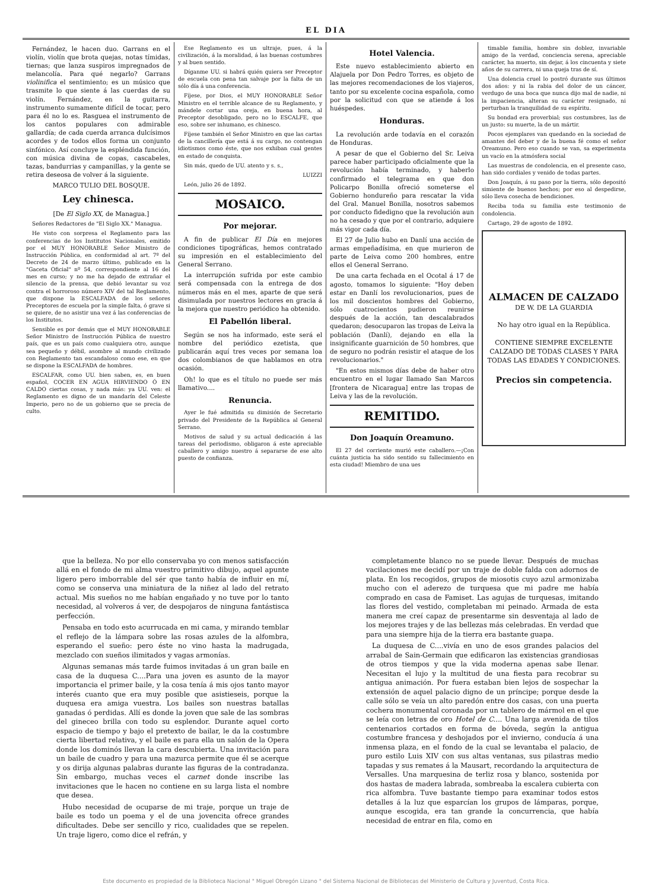EL DIA
Fernández, le hacen duo. Garrans en el violín, violín que brota quejas, notas tímidas, tiernas; que lanza suspiros impregnados de melancolía. Para qué negarlo? Garrans violinifica el sentimiento; es un músico que trasmite lo que siente á las cuerdas de su violín. Fernández, en la guitarra, instrumento sumamente difícil de tocar, pero para él no lo es. Rasguea el instrumento de los cantos populares con admirable gallardía; de cada cuerda arranca dulcísimos acordes y de todos ellos forma un conjunto sinfónico. Así concluye la espléndida función, con música divina de copas, cascabeles, tazas, bandurrias y campanillas, y la gente se retira deseosa de volver á la siguiente.
MARCO TULIO DEL BOSQUE.
Ley chinesca.
[De El Siglo XX, de Managua.]
Señores Redactores de "El Siglo XX." Managua.
He visto con sorpresa el Reglamento para las conferencias de los Institutos Nacionales, emitido por el MUY HONORABLE Señor Ministro de Instrucción Pública, en conformidad al art. 7º del Decreto de 24 de marzo último, publicado en la "Gaceta Oficial" nº 54, correspondiente al 16 del mes en curso; y no me ha dejado de extrañar el silencio de la prensa, que debió levantar su voz contra el horroroso número XIV del tal Reglamento, que dispone la ESCALFADA de los señores Preceptores de escuela por la simple falta, ó grave si se quiere, de no asistir una vez á las conferencias de los Institutos.
Sensible es por demás que el MUY HONORABLE Señor Ministro de Instrucción Pública de nuestro país, que es un país como cualquiera otro, aunque sea pequeño y débil, asombre al mundo civilizado con Reglamento tan escandaloso como ese, en que se dispone la ESCALFADA de hombres.
ESCALFAR, como UU. bien saben, es, en buen español, COCER EN AGUA HIRVIENDO Ó EN CALDO ciertas cosas, y nada más: ya UU. ven: el Reglamento es digno de un mandarín del Celeste Imperio, pero no de un gobierno que se precia de culto.
Ese Reglamento es un ultraje, pues, á la civilización, á la moralidad, á las buenas costumbres y al buen sentido.
Díganme UU. si habrá quién quiera ser Preceptor de escuela con pena tan salvaje por la falta de un sólo día á una conferencia.
Fíjese, por Dios, el MUY HONORABLE Señor Ministro en el terrible alcance de su Reglamento, y mándele cortar una oreja, en buena hora, al Preceptor desobligado, pero no lo ESCALFE, que eso, sobre ser inhumano, es chinesco.
Fíjese también el Señor Ministro en que las cartas de la cancillería que está á su cargo, no contengan idiotismos como éste, que nos exhiban cual gentes en estado de conquista.
Sin más, quedo de UU. atento y s. s.,
LUIZZI
León, julio 26 de 1892.
MOSAICO.
Por mejorar.
A fin de publicar El Día en mejores condiciones tipográficas, hemos contratado su impresión en el establecimiento del General Serrano.
La interrupción sufrida por este cambio será compensada con la entrega de dos números más en el mes, aparte de que será disimulada por nuestros lectores en gracia á la mejora que nuestro periódico ha obtenido.
El Pabellón liberal.
Según se nos ha informado, este será el nombre del periódico ezetista, que publicarán aquí tres veces por semana loa dos colombianos de que hablamos en otra ocasión.
Oh! lo que es el título no puede ser más llamativo....
Renuncia.
Ayer le fué admitida su dimisión de Secretario privado del Presidente de la República al General Serrano.
Motivos de salud y su actual dedicación á las tareas del periodismo, obligaron á este apreciable caballero y amigo nuestro á separarse de ese alto puesto de confianza.
Hotel Valencia.
Este nuevo establecimiento abierto en Alajuela por Don Pedro Torres, es objeto de las mejores recomendaciones de los viajeros, tanto por su excelente cocina española, como por la solicitud con que se atiende á los huéspedes.
Honduras.
La revolución arde todavía en el corazón de Honduras.
A pesar de que el Gobierno del Sr. Leiva parece haber participado oficialmente que la revolución había terminado, y haberlo confirmado el telegrama en que don Policarpo Bonilla ofreció someterse el Gobierno hondureño para rescatar la vida del Gral. Manuel Bonilla, nosotros sabemos por conducto fidedigno que la revolución aun no ha cesado y que por el contrario, adquiere más vigor cada día.
El 27 de Julio hubo en Danlí una acción de armas empeñadísima, en que murieron de parte de Leiva como 200 hombres, entre ellos el General Serrano.
De una carta fechada en el Ocotal á 17 de agosto, tomamos lo siguiente: "Hoy deben estar en Danlí los revolucionarios, pues de los mil doscientos hombres del Gobierno, sólo cuatrocientos pudieron reunirse después de la acción, tan descalabrados quedaron; desocuparon las tropas de Leiva la población (Danlí), dejando en ella la insignificante guarnición de 50 hombres, que de seguro no podrán resistir el ataque de los revolucionarios."
"En estos mismos días debe de haber otro encuentro en el lugar llamado San Marcos [frontera de Nicaragua] entre las tropas de Leiva y las de la revolución.
REMITIDO.
Don Joaquín Oreamuno.
El 27 del corriente murió este caballero.—¡Con cuánta justicia ha sido sentido su fallecimiento en esta ciudad! Miembro de una ues
timable familia, hombre sin doblez, invariable amigo de la verdad, conciencia serena, apreciable carácter, ha muerto, sin dejar, á los cincuenta y siete años de su carrera, ni una queja tras de sí.
Una dolencia cruel lo postró durante sus últimos dos años: y ni la rabia del dolor de un cáncer, verdugo de una boca que nunca dijo mal de nadie, ni la impaciencia, alteran su carácter resignado, ni perturban la tranquilidad de su espíritu.
Su bondad era proverbial; sus costumbres, las de un justo: su muerte, la de un mártir.
Pocos ejemplares van quedando en la sociedad de amantes del deber y de la buena fé como el señor Oreamuno. Pero eso cuando se van, sa experimenta un vacío en la atmósfera social
Las muestras de condolencia, en el presente caso, han sido cordiales y venido de todas partes.
Don Joaquín, á su paso por la tierra, sólo depositó simiente de buenos hechos; por eso al despedirse, sólo lleva cosecha de bendiciones.
Reciba toda su familia este testimonio de condolencia.
Cartago, 29 de agosto de 1892.
ALMACEN DE CALZADO
DE W. DE LA GUARDIA
No hay otro igual en la República.
CONTIENE SIEMPRE EXCELENTE CALZADO DE TODAS CLASES Y PARA TODAS LAS EDADES Y CONDICIONES.
Precios sin competencia.
que la belleza. No por ello conservaba yo con menos satisfacción allá en el fondo de mi alma vuestro primitivo dibujo, aquel apunte ligero pero imborrable del sér que tanto había de influir en mí, como se conserva una miniatura de la niñez al lado del retrato actual. Mis sueños no me habían engañado y no tuve por lo tanto necesidad, al volveros á ver, de despojaros de ninguna fantástisca perfección.
Pensaba en todo esto acurrucada en mi cama, y mirando temblar el reflejo de la lámpara sobre las rosas azules de la alfombra, esperando el sueño: pero éste no vino hasta la madrugada, mezclado con sueños ilimitados y vagas armonías.
Algunas semanas más tarde fuimos invitadas á un gran baile en casa de la duquesa C....Para una joven es asunto de la mayor importancia el primer baile, y la cosa tenía á mis ojos tanto mayor interés cuanto que era muy posible que asistieseis, porque la duquesa era amiga vuestra. Los bailes son nuestras batallas ganadas ó perdidas. Allí es donde la joven que sale de las sombras del gineceo brilla con todo su esplendor. Durante aquel corto espacio de tiempo y bajo el pretexto de bailar, le da la costumbre cierta libertad relativa, y el baile es para ella un salón de la Opera donde los dominós llevan la cara descubierta. Una invitación para un baile de cuadro y para una mazurca permite que él se acerque y os dirija algunas palabras durante las figuras de la contradanza. Sin embargo, muchas veces el carnet donde inscribe las invitaciones que le hacen no contiene en su larga lista el nombre que desea.
Hubo necesidad de ocuparse de mi traje, porque un traje de baile es todo un poema y el de una jovencita ofrece grandes dificultades. Debe ser sencillo y rico, cualidades que se repelen. Un traje ligero, como dice el refrán, y
completamente blanco no se puede llevar. Después de muchas vacilaciones me decidí por un traje de doble falda con adornos de plata. En los recogidos, grupos de miosotis cuyo azul armonizaba mucho con el aderezo de turquesa que mi padre me había comprado en casa de Famiset. Las agujas de turquesas, imitando las flores del vestido, completaban mi peinado. Armada de esta manera me creí capaz de presentarme sin desventaja al lado de los mejores trajes y de las bellezas más celebradas. En verdad que para una siempre hija de la tierra era bastante guapa.
La duquesa de C....vivía en uno de esos grandes palacios del arrabal de Sain-Germain que edificaron las existencias grandiosas de otros tiempos y que la vida moderna apenas sabe llenar. Necesitan el lujo y la multitud de una fiesta para recobrar su antigua animación. Por fuera estaban bien lejos de sospechar la extensión de aquel palacio digno de un príncipe; porque desde la calle sólo se veía un alto paredón entre dos casas, con una puerta cochera monumental coronada por un tablero de mármol en el que se leía con letras de oro Hotel de C.... Una larga avenida de tilos centenarios cortados en forma de bóveda, según la antigua costumbre francesa y deshojados por el invierno, conducía á una inmensa plaza, en el fondo de la cual se levantaba el palacio, de puro estilo Luis XIV con sus altas ventanas, sus pilastras medio tapadas y sus remates á la Mausart, recordando la arquitectura de Versalles. Una marquesina de terliz rosa y blanco, sostenida por dos hastas de madera labrada, sombreaba la escalera cubierta con rica alfombra. Tuve bastante tiempo para examinar todos estos detalles á la luz que esparcían los grupos de lámparas, porque, aunque escogida, era tan grande la concurrencia, que había necesidad de entrar en fila, como en
Este documento es propiedad de la Biblioteca Nacional " Miguel Obregón Lizano " del Sistema Nacional de Bibliotecas del Ministerio de Cultura y Juventud, Costa Rica.